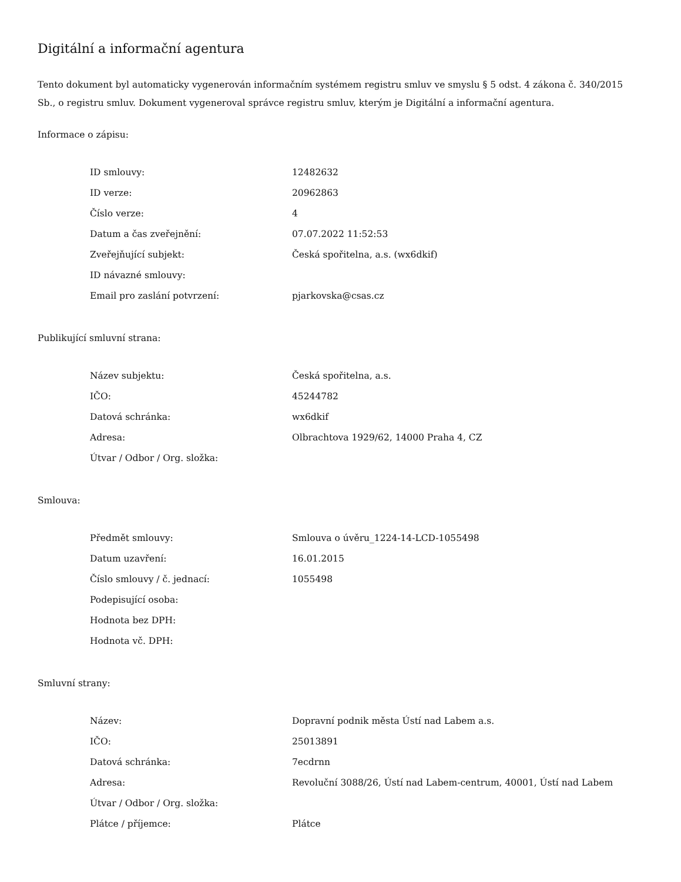Digitální a informační agentura
Tento dokument byl automaticky vygenerován informačním systémem registru smluv ve smyslu § 5 odst. 4 zákona č. 340/2015 Sb., o registru smluv. Dokument vygeneroval správce registru smluv, kterým je Digitální a informační agentura.
Informace o zápisu:
| ID smlouvy: | 12482632 |
| ID verze: | 20962863 |
| Číslo verze: | 4 |
| Datum a čas zveřejnění: | 07.07.2022 11:52:53 |
| Zveřejňující subjekt: | Česká spořitelna, a.s. (wx6dkif) |
| ID návazné smlouvy: | |
| Email pro zaslání potvrzení: | pjarkovska@csas.cz |
Publikující smluvní strana:
| Název subjektu: | Česká spořitelna, a.s. |
| IČO: | 45244782 |
| Datová schránka: | wx6dkif |
| Adresa: | Olbrachtova 1929/62, 14000 Praha 4, CZ |
| Útvar / Odbor / Org. složka: | |
Smlouva:
| Předmět smlouvy: | Smlouva o úvěru_1224-14-LCD-1055498 |
| Datum uzavření: | 16.01.2015 |
| Číslo smlouvy / č. jednací: | 1055498 |
| Podepisující osoba: | |
| Hodnota bez DPH: | |
| Hodnota vč. DPH: | |
Smluvní strany:
| Název: | Dopravní podnik města Ústí nad Labem a.s. |
| IČO: | 25013891 |
| Datová schránka: | 7ecdrnn |
| Adresa: | Revoluční 3088/26, Ústí nad Labem-centrum, 40001, Ústí nad Labem |
| Útvar / Odbor / Org. složka: | |
| Plátce / příjemce: | Plátce |